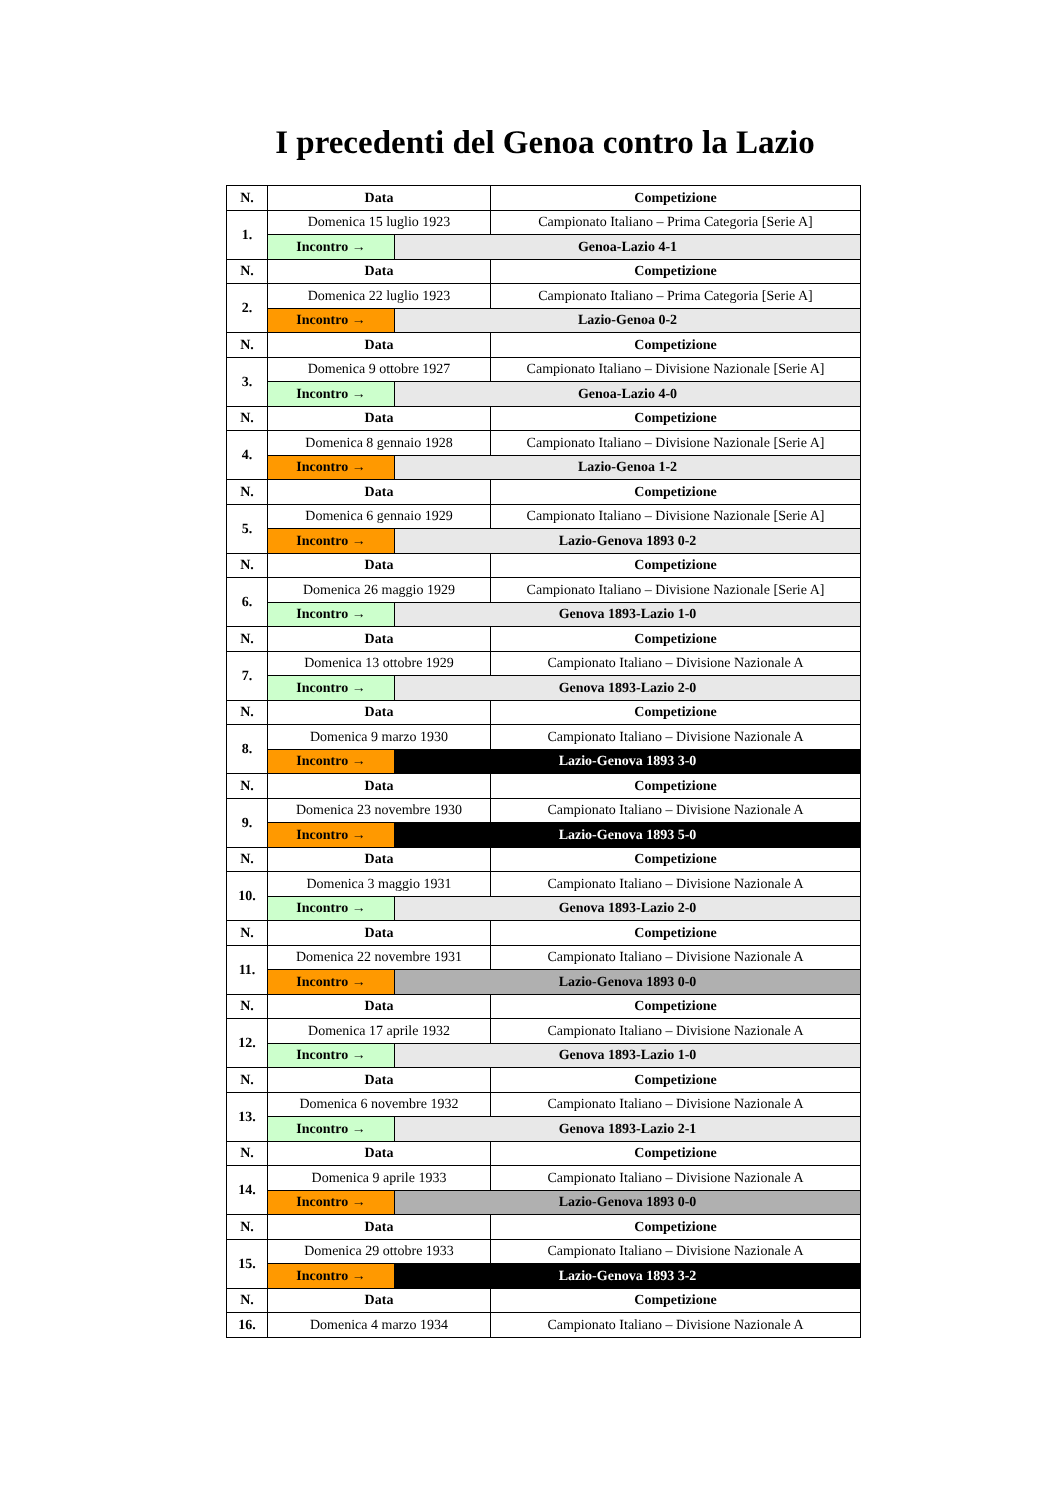I precedenti del Genoa contro la Lazio
| N. | Data | | Competizione |
| --- | --- | --- | --- |
| 1. | Domenica 15 luglio 1923 | | Campionato Italiano – Prima Categoria [Serie A] |
| | Incontro → | Genoa-Lazio 4-1 | |
| N. | Data | | Competizione |
| 2. | Domenica 22 luglio 1923 | | Campionato Italiano – Prima Categoria [Serie A] |
| | Incontro → | Lazio-Genoa 0-2 | |
| N. | Data | | Competizione |
| 3. | Domenica 9 ottobre 1927 | | Campionato Italiano – Divisione Nazionale [Serie A] |
| | Incontro → | Genoa-Lazio 4-0 | |
| N. | Data | | Competizione |
| 4. | Domenica 8 gennaio 1928 | | Campionato Italiano – Divisione Nazionale [Serie A] |
| | Incontro → | Lazio-Genoa 1-2 | |
| N. | Data | | Competizione |
| 5. | Domenica 6 gennaio 1929 | | Campionato Italiano – Divisione Nazionale [Serie A] |
| | Incontro → | Lazio-Genova 1893 0-2 | |
| N. | Data | | Competizione |
| 6. | Domenica 26 maggio 1929 | | Campionato Italiano – Divisione Nazionale [Serie A] |
| | Incontro → | Genova 1893-Lazio 1-0 | |
| N. | Data | | Competizione |
| 7. | Domenica 13 ottobre 1929 | | Campionato Italiano – Divisione Nazionale A |
| | Incontro → | Genova 1893-Lazio 2-0 | |
| N. | Data | | Competizione |
| 8. | Domenica 9 marzo 1930 | | Campionato Italiano – Divisione Nazionale A |
| | Incontro → | Lazio-Genova 1893 3-0 | |
| N. | Data | | Competizione |
| 9. | Domenica 23 novembre 1930 | | Campionato Italiano – Divisione Nazionale A |
| | Incontro → | Lazio-Genova 1893 5-0 | |
| N. | Data | | Competizione |
| 10. | Domenica 3 maggio 1931 | | Campionato Italiano – Divisione Nazionale A |
| | Incontro → | Genova 1893-Lazio 2-0 | |
| N. | Data | | Competizione |
| 11. | Domenica 22 novembre 1931 | | Campionato Italiano – Divisione Nazionale A |
| | Incontro → | Lazio-Genova 1893 0-0 | |
| N. | Data | | Competizione |
| 12. | Domenica 17 aprile 1932 | | Campionato Italiano – Divisione Nazionale A |
| | Incontro → | Genova 1893-Lazio 1-0 | |
| N. | Data | | Competizione |
| 13. | Domenica 6 novembre 1932 | | Campionato Italiano – Divisione Nazionale A |
| | Incontro → | Genova 1893-Lazio 2-1 | |
| N. | Data | | Competizione |
| 14. | Domenica 9 aprile 1933 | | Campionato Italiano – Divisione Nazionale A |
| | Incontro → | Lazio-Genova 1893 0-0 | |
| N. | Data | | Competizione |
| 15. | Domenica 29 ottobre 1933 | | Campionato Italiano – Divisione Nazionale A |
| | Incontro → | Lazio-Genova 1893 3-2 | |
| N. | Data | | Competizione |
| 16. | Domenica 4 marzo 1934 | | Campionato Italiano – Divisione Nazionale A |